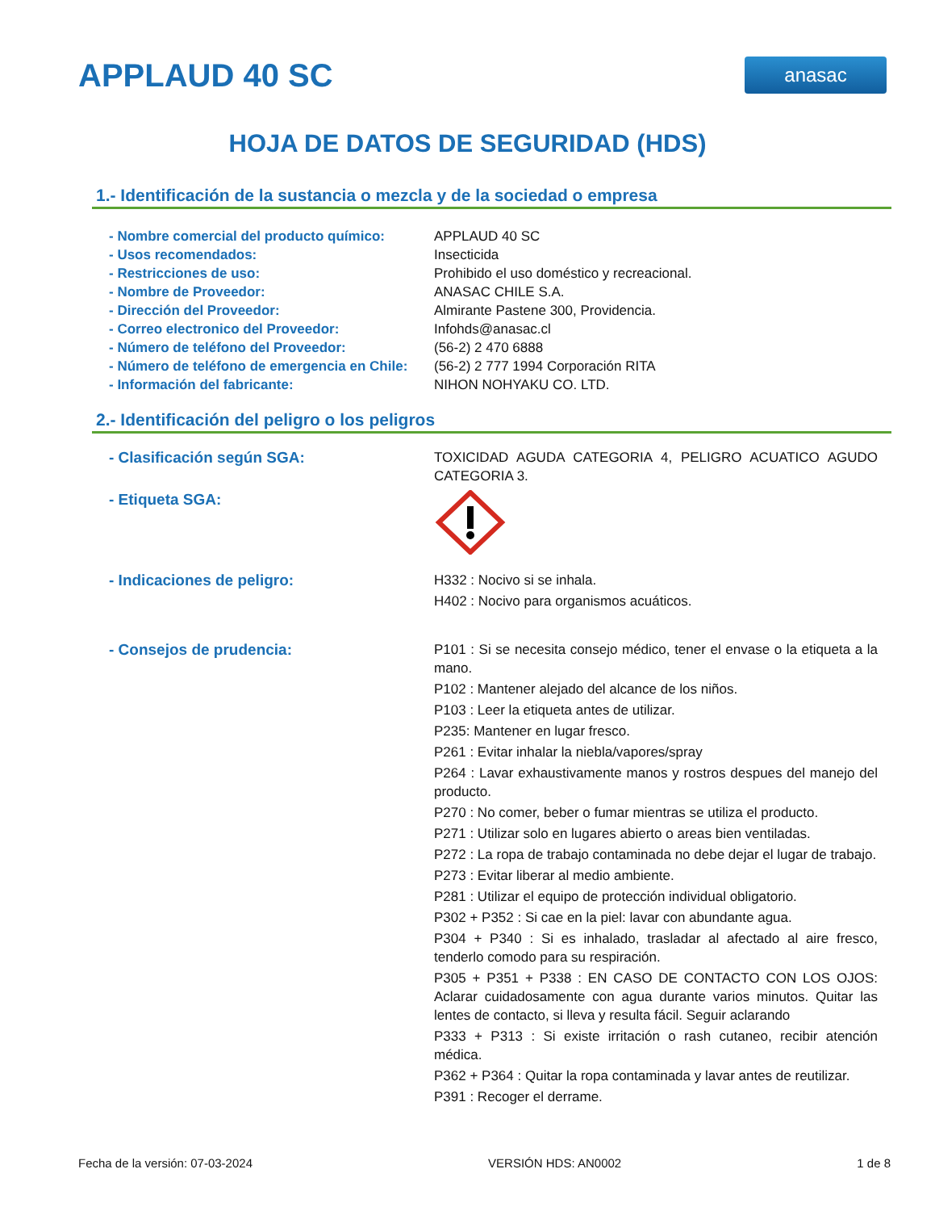APPLAUD 40 SC
anasac
HOJA DE DATOS DE SEGURIDAD (HDS)
1.- Identificación de la sustancia o mezcla y de la sociedad o empresa
- Nombre comercial del producto químico:
APPLAUD 40 SC
- Usos recomendados: Insecticida
- Restricciones de uso: Prohibido el uso doméstico y recreacional.
- Nombre de Proveedor: ANASAC CHILE S.A.
- Dirección del Proveedor: Almirante Pastene 300, Providencia.
- Correo electronico del Proveedor: Infohds@anasac.cl
- Número de teléfono del Proveedor: (56-2) 2 470 6888
- Número de teléfono de emergencia en Chile:
(56-2) 2 777 1994 Corporación RITA
- Información del fabricante: NIHON NOHYAKU CO. LTD.
2.- Identificación del peligro o los peligros
- Clasificación según SGA: TOXICIDAD AGUDA CATEGORIA 4, PELIGRO ACUATICO AGUDO CATEGORIA 3.
- Etiqueta SGA:
- Indicaciones de peligro: H332 : Nocivo si se inhala.
H402 : Nocivo para organismos acuáticos.
- Consejos de prudencia: P101 : Si se necesita consejo médico, tener el envase o la etiqueta a la mano.
P102 : Mantener alejado del alcance de los niños.
P103 : Leer la etiqueta antes de utilizar.
P235: Mantener en lugar fresco.
P261 : Evitar inhalar la niebla/vapores/spray
P264 : Lavar exhaustivamente manos y rostros despues del manejo del producto.
P270 : No comer, beber o fumar mientras se utiliza el producto.
P271 : Utilizar solo en lugares abierto o areas bien ventiladas.
P272 : La ropa de trabajo contaminada no debe dejar el lugar de trabajo.
P273 : Evitar liberar al medio ambiente.
P281 : Utilizar el equipo de protección individual obligatorio.
P302 + P352 : Si cae en la piel: lavar con abundante agua.
P304 + P340 : Si es inhalado, trasladar al afectado al aire fresco, tenderlo comodo para su respiración.
P305 + P351 + P338 : EN CASO DE CONTACTO CON LOS OJOS: Aclarar cuidadosamente con agua durante varios minutos. Quitar las lentes de contacto, si lleva y resulta fácil. Seguir aclarando
P333 + P313 : Si existe irritación o rash cutaneo, recibir atención médica.
P362 + P364 : Quitar la ropa contaminada y lavar antes de reutilizar.
P391 : Recoger el derrame.
Fecha de la versión: 07-03-2024 VERSIÓN HDS: AN0002 1 de 8